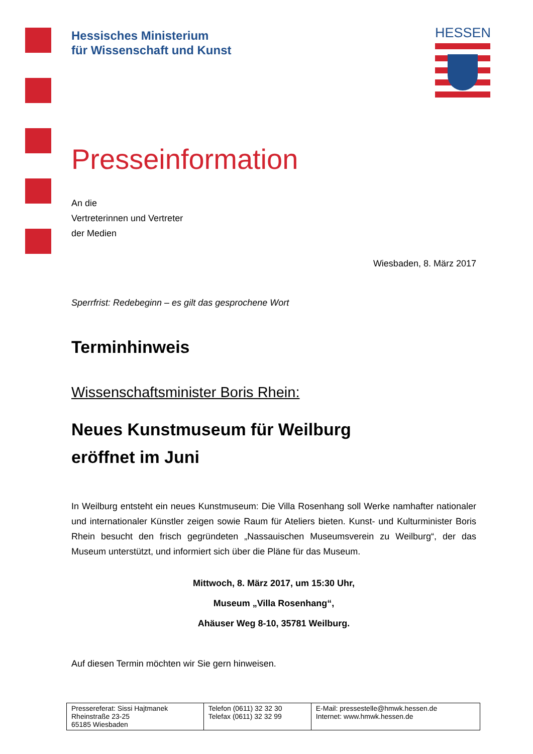HESSEN
Hessisches Ministerium
für Wissenschaft und Kunst
Presseinformation
An die
Vertreterinnen und Vertreter
der Medien
Wiesbaden, 8. März 2017
Sperrfrist: Redebeginn – es gilt das gesprochene Wort
Terminhinweis
Wissenschaftsminister Boris Rhein:
Neues Kunstmuseum für Weilburg
eröffnet im Juni
In Weilburg entsteht ein neues Kunstmuseum: Die Villa Rosenhang soll Werke namhafter nationaler und internationaler Künstler zeigen sowie Raum für Ateliers bieten. Kunst- und Kulturminister Boris Rhein besucht den frisch gegründeten „Nassauischen Museumsverein zu Weilburg“, der das Museum unterstützt, und informiert sich über die Pläne für das Museum.
Mittwoch, 8. März 2017, um 15:30 Uhr,
Museum „Villa Rosenhang“,
Ahäuser Weg 8-10, 35781 Weilburg.
Auf diesen Termin möchten wir Sie gern hinweisen.
| Pressereferat: Sissi Hajtmanek Rheinstraße 23-25 65185 Wiesbaden | Telefon (0611) 32 32 30 Telefax (0611) 32 32 99 | E-Mail: pressestelle@hmwk.hessen.de Internet: www.hmwk.hessen.de |